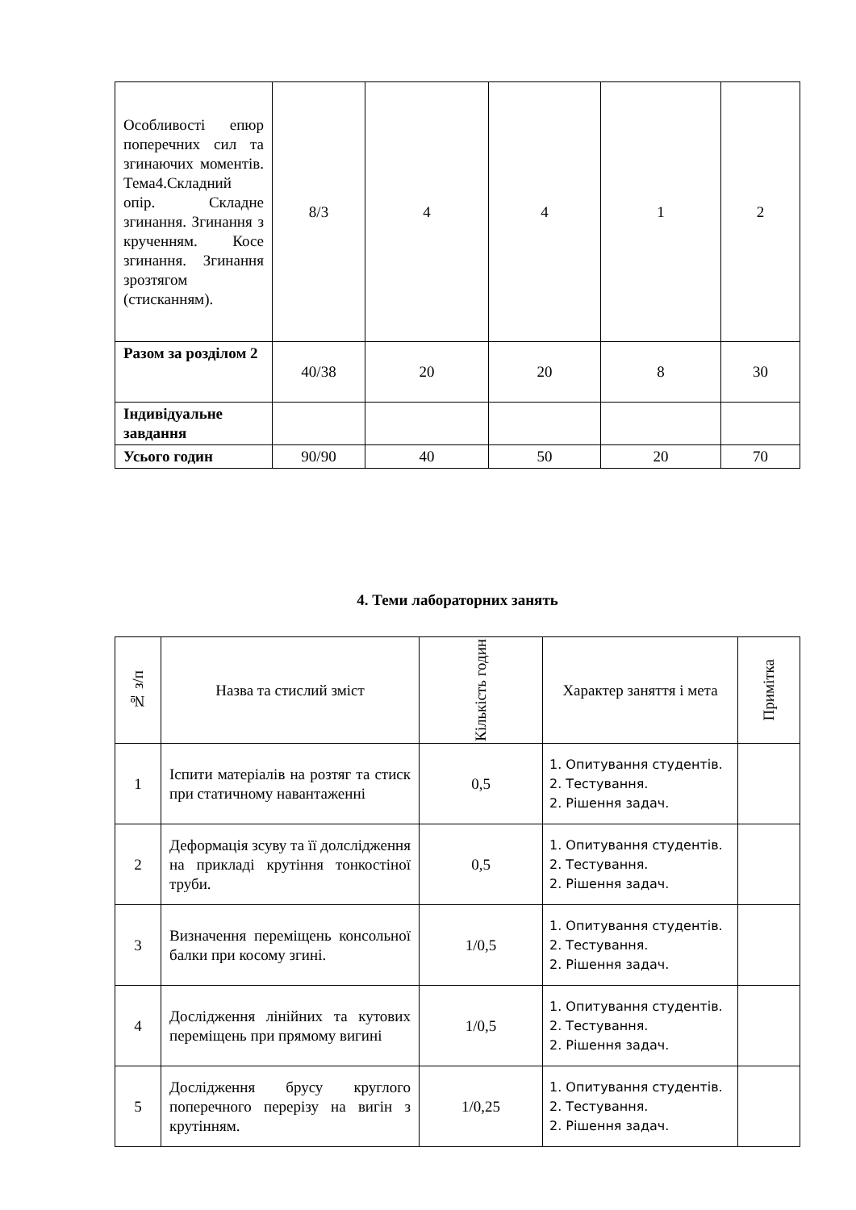| Особливості епюр поперечних сил та згинаючих моментів. Тема4.Складний опір. Складне згинання. Згинання з крученням. Косе згинання. Згинання зрозтягом (стисканням). | 8/3 | 4 | 4 | 1 | 2 |
| Разом за розділом 2 | 40/38 | 20 | 20 | 8 | 30 |
| Індивідуальне завдання | | | | | |
| Усього годин | 90/90 | 40 | 50 | 20 | 70 |
4. Теми лабораторних занять
| № з/п | Назва та стислий зміст | Кількість годин | Характер заняття і мета | Примітка |
| --- | --- | --- | --- | --- |
| 1 | Іспити матеріалів на розтяг та стиск при статичному навантаженні | 0,5 | 1. Опитування студентів. 2. Тестування. 2. Рішення задач. | |
| 2 | Деформація зсуву та її долслідження на прикладі крутіння тонкостіної труби. | 0,5 | 1. Опитування студентів. 2. Тестування. 2. Рішення задач. | |
| 3 | Визначення переміщень консольної балки при косому згині. | 1/0,5 | 1. Опитування студентів. 2. Тестування. 2. Рішення задач. | |
| 4 | Дослідження лінійних та кутових переміщень при прямому вигині | 1/0,5 | 1. Опитування студентів. 2. Тестування. 2. Рішення задач. | |
| 5 | Дослідження брусу круглого поперечного перерізу на вигін з крутінням. | 1/0,25 | 1. Опитування студентів. 2. Тестування. 2. Рішення задач. | |